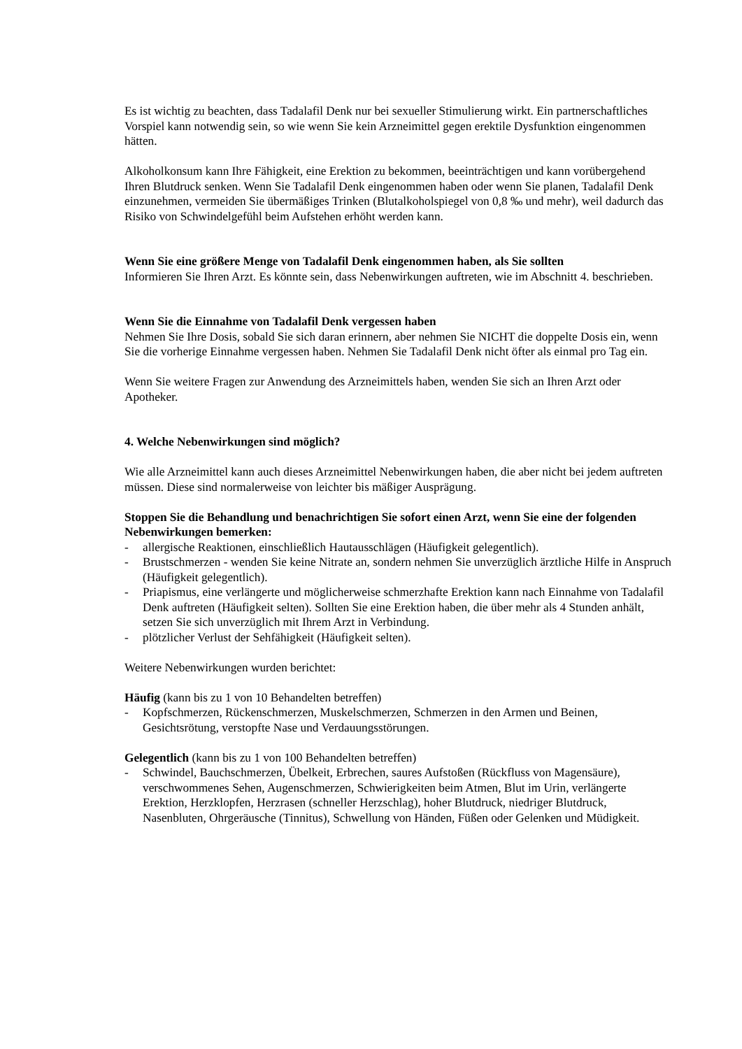Es ist wichtig zu beachten, dass Tadalafil Denk nur bei sexueller Stimulierung wirkt. Ein partnerschaftliches Vorspiel kann notwendig sein, so wie wenn Sie kein Arzneimittel gegen erektile Dysfunktion eingenommen hätten.
Alkoholkonsum kann Ihre Fähigkeit, eine Erektion zu bekommen, beeinträchtigen und kann vorübergehend Ihren Blutdruck senken. Wenn Sie Tadalafil Denk eingenommen haben oder wenn Sie planen, Tadalafil Denk einzunehmen, vermeiden Sie übermäßiges Trinken (Blutalkoholspiegel von 0,8 ‰ und mehr), weil dadurch das Risiko von Schwindelgefühl beim Aufstehen erhöht werden kann.
Wenn Sie eine größere Menge von Tadalafil Denk eingenommen haben, als Sie sollten
Informieren Sie Ihren Arzt. Es könnte sein, dass Nebenwirkungen auftreten, wie im Abschnitt 4. beschrieben.
Wenn Sie die Einnahme von Tadalafil Denk vergessen haben
Nehmen Sie Ihre Dosis, sobald Sie sich daran erinnern, aber nehmen Sie NICHT die doppelte Dosis ein, wenn Sie die vorherige Einnahme vergessen haben. Nehmen Sie Tadalafil Denk nicht öfter als einmal pro Tag ein.
Wenn Sie weitere Fragen zur Anwendung des Arzneimittels haben, wenden Sie sich an Ihren Arzt oder Apotheker.
4. Welche Nebenwirkungen sind möglich?
Wie alle Arzneimittel kann auch dieses Arzneimittel Nebenwirkungen haben, die aber nicht bei jedem auftreten müssen. Diese sind normalerweise von leichter bis mäßiger Ausprägung.
Stoppen Sie die Behandlung und benachrichtigen Sie sofort einen Arzt, wenn Sie eine der folgenden Nebenwirkungen bemerken:
- allergische Reaktionen, einschließlich Hautausschlägen (Häufigkeit gelegentlich).
- Brustschmerzen - wenden Sie keine Nitrate an, sondern nehmen Sie unverzüglich ärztliche Hilfe in Anspruch (Häufigkeit gelegentlich).
- Priapismus, eine verlängerte und möglicherweise schmerzhafte Erektion kann nach Einnahme von Tadalafil Denk auftreten (Häufigkeit selten). Sollten Sie eine Erektion haben, die über mehr als 4 Stunden anhält, setzen Sie sich unverzüglich mit Ihrem Arzt in Verbindung.
- plötzlicher Verlust der Sehfähigkeit (Häufigkeit selten).
Weitere Nebenwirkungen wurden berichtet:
Häufig (kann bis zu 1 von 10 Behandelten betreffen)
- Kopfschmerzen, Rückenschmerzen, Muskelschmerzen, Schmerzen in den Armen und Beinen, Gesichtsrötung, verstopfte Nase und Verdauungsstörungen.
Gelegentlich (kann bis zu 1 von 100 Behandelten betreffen)
- Schwindel, Bauchschmerzen, Übelkeit, Erbrechen, saures Aufstoßen (Rückfluss von Magensäure), verschwommenes Sehen, Augenschmerzen, Schwierigkeiten beim Atmen, Blut im Urin, verlängerte Erektion, Herzklopfen, Herzrasen (schneller Herzschlag), hoher Blutdruck, niedriger Blutdruck, Nasenbluten, Ohrgeräusche (Tinnitus), Schwellung von Händen, Füßen oder Gelenken und Müdigkeit.